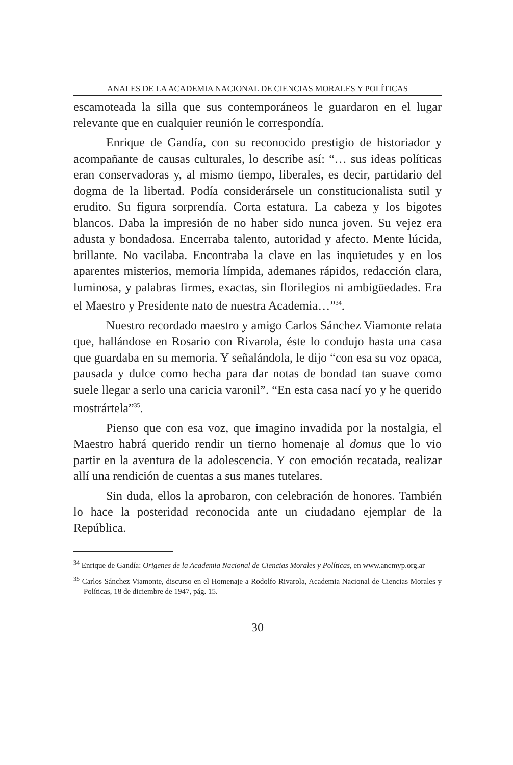ANALES DE LA ACADEMIA NACIONAL DE CIENCIAS MORALES Y POLÍTICAS
escamoteada la silla que sus contemporáneos le guardaron en el lugar relevante que en cualquier reunión le correspondía.
Enrique de Gandía, con su reconocido prestigio de historiador y acompañante de causas culturales, lo describe así: “… sus ideas políticas eran conservadoras y, al mismo tiempo, liberales, es decir, partidario del dogma de la libertad. Podía considerársele un constitucionalista sutil y erudito. Su figura sorprendía. Corta estatura. La cabeza y los bigotes blancos. Daba la impresión de no haber sido nunca joven. Su vejez era adusta y bondadosa. Encerraba talento, autoridad y afecto. Mente lúcida, brillante. No vacilaba. Encontraba la clave en las inquietudes y en los aparentes misterios, memoria límpida, ademanes rápidos, redacción clara, luminosa, y palabras firmes, exactas, sin florilegios ni ambigüedades. Era el Maestro y Presidente nato de nuestra Academia…”<sup>34</sup>.
Nuestro recordado maestro y amigo Carlos Sánchez Viamonte relata que, hallándose en Rosario con Rivarola, éste lo condujo hasta una casa que guardaba en su memoria. Y señalándola, le dijo “con esa su voz opaca, pausada y dulce como hecha para dar notas de bondad tan suave como suele llegar a serlo una caricia varonil”. “En esta casa nací yo y he querido mostrártela”<sup>35</sup>.
Pienso que con esa voz, que imagino invadida por la nostalgia, el Maestro habrá querido rendir un tierno homenaje al domus que lo vio partir en la aventura de la adolescencia. Y con emoción recatada, realizar allí una rendición de cuentas a sus manes tutelares.
Sin duda, ellos la aprobaron, con celebración de honores. También lo hace la posteridad reconocida ante un ciudadano ejemplar de la República.
<sup>34</sup> Enrique de Gandía: Origenes de la Academia Nacional de Ciencias Morales y Políticas, en www.ancmyp.org.ar
<sup>35</sup> Carlos Sánchez Viamonte, discurso en el Homenaje a Rodolfo Rivarola, Academia Nacional de Ciencias Morales y Políticas, 18 de diciembre de 1947, pág. 15.
30